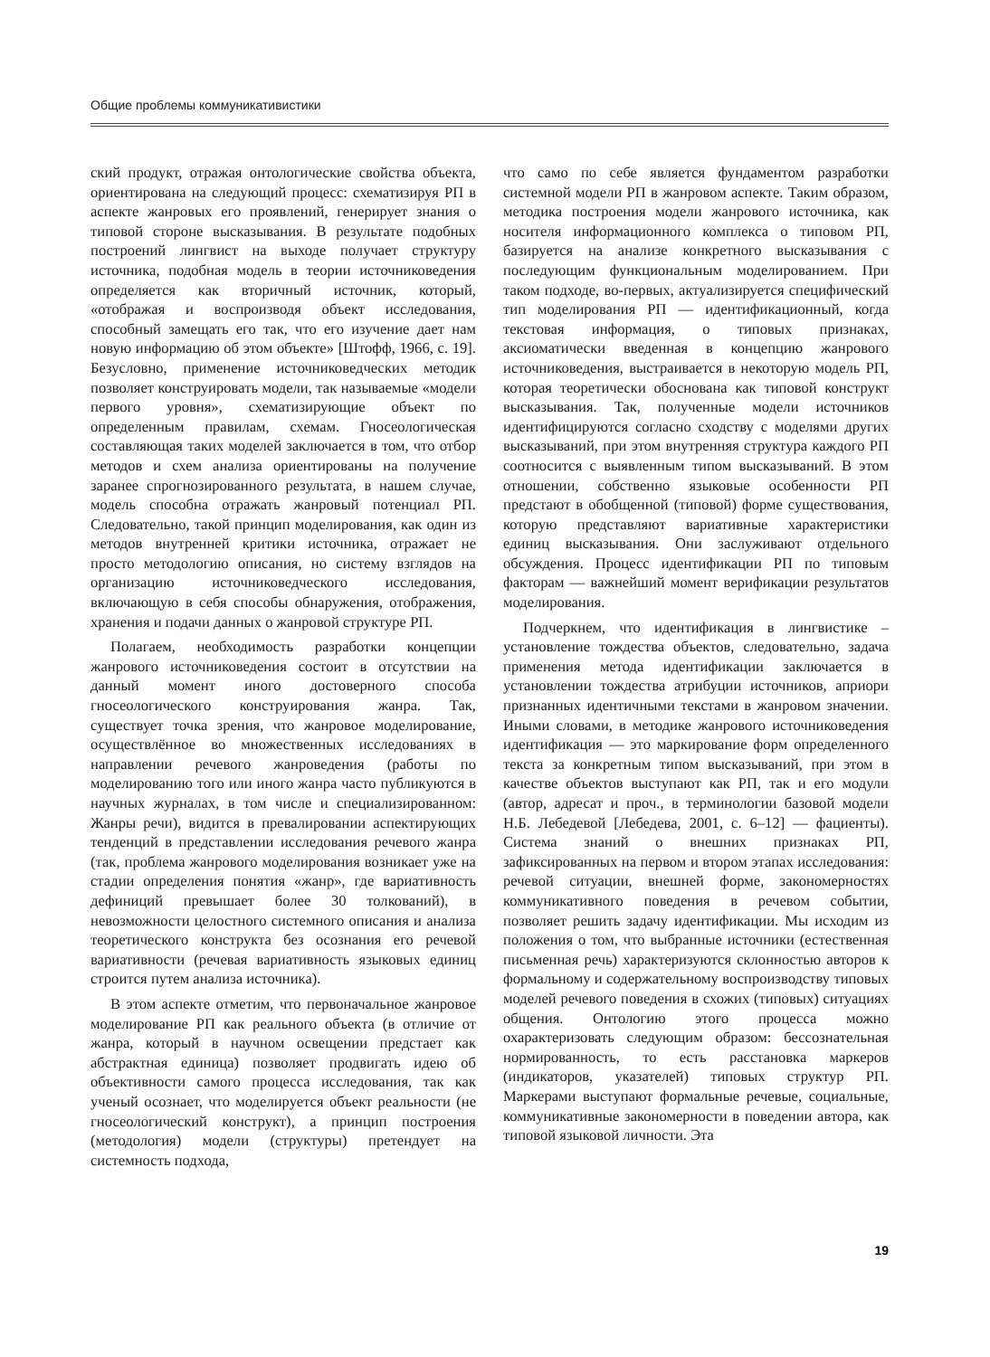Общие проблемы коммуникативистики
ский продукт, отражая онтологические свойства объекта, ориентирована на следующий процесс: схематизируя РП в аспекте жанровых его проявлений, генерирует знания о типовой стороне высказывания. В результате подобных построений лингвист на выходе получает структуру источника, подобная модель в теории источниковедения определяется как вторичный источник, который, «отображая и воспроизводя объект исследования, способный замещать его так, что его изучение дает нам новую информацию об этом объекте» [Штофф, 1966, с. 19]. Безусловно, применение источниковедческих методик позволяет конструировать модели, так называемые «модели первого уровня», схематизирующие объект по определенным правилам, схемам. Гносеологическая составляющая таких моделей заключается в том, что отбор методов и схем анализа ориентированы на получение заранее спрогнозированного результата, в нашем случае, модель способна отражать жанровый потенциал РП. Следовательно, такой принцип моделирования, как один из методов внутренней критики источника, отражает не просто методологию описания, но систему взглядов на организацию источниковедческого исследования, включающую в себя способы обнаружения, отображения, хранения и подачи данных о жанровой структуре РП.
Полагаем, необходимость разработки концепции жанрового источниковедения состоит в отсутствии на данный момент иного достоверного способа гносеологического конструирования жанра. Так, существует точка зрения, что жанровое моделирование, осуществлённое во множественных исследованиях в направлении речевого жанроведения (работы по моделированию того или иного жанра часто публикуются в научных журналах, в том числе и специализированном: Жанры речи), видится в превалировании аспектирующих тенденций в представлении исследования речевого жанра (так, проблема жанрового моделирования возникает уже на стадии определения понятия «жанр», где вариативность дефиниций превышает более 30 толкований), в невозможности целостного системного описания и анализа теоретического конструкта без осознания его речевой вариативности (речевая вариативность языковых единиц строится путем анализа источника).
В этом аспекте отметим, что первоначальное жанровое моделирование РП как реального объекта (в отличие от жанра, который в научном освещении предстает как абстрактная единица) позволяет продвигать идею об объективности самого процесса исследования, так как ученый осознает, что моделируется объект реальности (не гносеологический конструкт), а принцип построения (методология) модели (структуры) претендует на системность подхода,
что само по себе является фундаментом разработки системной модели РП в жанровом аспекте. Таким образом, методика построения модели жанрового источника, как носителя информационного комплекса о типовом РП, базируется на анализе конкретного высказывания с последующим функциональным моделированием. При таком подходе, во-первых, актуализируется специфический тип моделирования РП — идентификационный, когда текстовая информация, о типовых признаках, аксиоматически введенная в концепцию жанрового источниковедения, выстраивается в некоторую модель РП, которая теоретически обоснована как типовой конструкт высказывания. Так, полученные модели источников идентифицируются согласно сходству с моделями других высказываний, при этом внутренняя структура каждого РП соотносится с выявленным типом высказываний. В этом отношении, собственно языковые особенности РП предстают в обобщенной (типовой) форме существования, которую представляют вариативные характеристики единиц высказывания. Они заслуживают отдельного обсуждения. Процесс идентификации РП по типовым факторам — важнейший момент верификации результатов моделирования.
Подчеркнем, что идентификация в лингвистике – установление тождества объектов, следовательно, задача применения метода идентификации заключается в установлении тождества атрибуции источников, априори признанных идентичными текстами в жанровом значении. Иными словами, в методике жанрового источниковедения идентификация — это маркирование форм определенного текста за конкретным типом высказываний, при этом в качестве объектов выступают как РП, так и его модули (автор, адресат и проч., в терминологии базовой модели Н.Б. Лебедевой [Лебедева, 2001, с. 6–12] — фациенты). Система знаний о внешних признаках РП, зафиксированных на первом и втором этапах исследования: речевой ситуации, внешней форме, закономерностях коммуникативного поведения в речевом событии, позволяет решить задачу идентификации. Мы исходим из положения о том, что выбранные источники (естественная письменная речь) характеризуются склонностью авторов к формальному и содержательному воспроизводству типовых моделей речевого поведения в схожих (типовых) ситуациях общения. Онтологию этого процесса можно охарактеризовать следующим образом: бессознательная нормированность, то есть расстановка маркеров (индикаторов, указателей) типовых структур РП. Маркерами выступают формальные речевые, социальные, коммуникативные закономерности в поведении автора, как типовой языковой личности. Эта
19